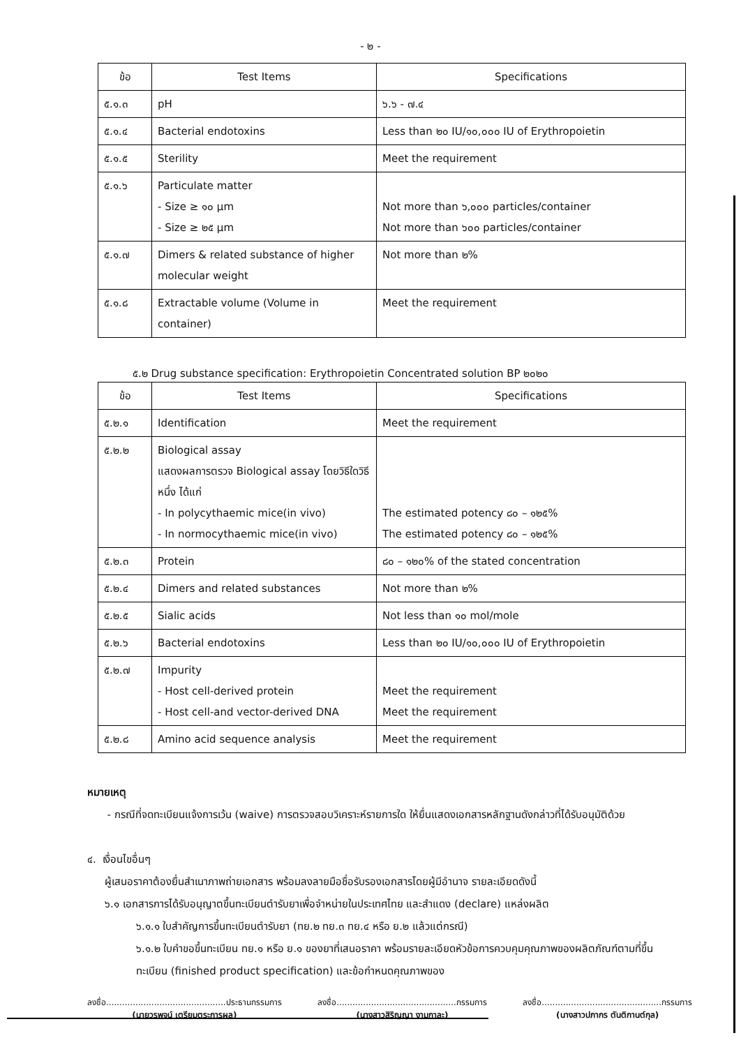- ๒ -
| ข้อ | Test Items | Specifications |
| --- | --- | --- |
| ๕.๑.๓ | pH | ๖.๖ - ๗.๔ |
| ๕.๑.๔ | Bacterial endotoxins | Less than ๒๐ IU/๑๐,๐๐๐ IU of Erythropoietin |
| ๕.๑.๕ | Sterility | Meet the requirement |
| ๕.๑.๖ | Particulate matter - Size ≥ ๑๐ µm - Size ≥ ๒๕ µm | Not more than ๖,๐๐๐ particles/container Not more than ๖๐๐ particles/container |
| ๕.๑.๗ | Dimers & related substance of higher molecular weight | Not more than ๒% |
| ๕.๑.๘ | Extractable volume (Volume in container) | Meet the requirement |
๕.๒ Drug substance specification: Erythropoietin Concentrated solution BP ๒๐๒๐
| ข้อ | Test Items | Specifications |
| --- | --- | --- |
| ๕.๒.๑ | Identification | Meet the requirement |
| ๕.๒.๒ | Biological assay แสดงผลการตรวจ Biological assay โดยวิธีใดวิธีหนึ่ง ได้แก่ - In polycythaemic mice(in vivo) - In normocythaemic mice(in vivo) | The estimated potency ๘๐ – ๑๒๕% The estimated potency ๘๐ – ๑๒๕% |
| ๕.๒.๓ | Protein | ๘๐ – ๑๒๐% of the stated concentration |
| ๕.๒.๔ | Dimers and related substances | Not more than ๒% |
| ๕.๒.๕ | Sialic acids | Not less than ๑๐ mol/mole |
| ๕.๒.๖ | Bacterial endotoxins | Less than ๒๐ IU/๑๐,๐๐๐ IU of Erythropoietin |
| ๕.๒.๗ | Impurity - Host cell-derived protein - Host cell-and vector-derived DNA | Meet the requirement Meet the requirement |
| ๕.๒.๘ | Amino acid sequence analysis | Meet the requirement |
หมายเหตุ
- กรณีที่จดทะเบียนแจ้งการเว้น (waive) การตรวจสอบวิเคราะห์รายการใด ให้ยื่นแสดงเอกสารหลักฐานดังกล่าวที่ได้รับอนุมัติด้วย
๔. เงื่อนไขอื่นๆ
ผู้เสนอราคาต้องยื่นสำเนาภาพถ่ายเอกสาร พร้อมลงลายมือชื่อรับรองเอกสารโดยผู้มีอำนาจ รายละเอียดดังนี้
๖.๑ เอกสารการได้รับอนุญาตขึ้นทะเบียนตำรับยาเพื่อจำหน่ายในประเทศไทย และสำแดง (declare) แหล่งผลิต
๖.๑.๑ ใบสำคัญการขึ้นทะเบียนตำรับยา (ทย.๒ ทย.๓ ทย.๔ หรือ ย.๒ แล้วแต่กรณี)
๖.๑.๒ ใบคำขอขึ้นทะเบียน ทย.๑ หรือ ย.๑ ของยาที่เสนอราคา พร้อมรายละเอียดหัวข้อการควบคุมคุณภาพของผลิตภัณฑ์ตามที่ขึ้นทะเบียน (finished product specification) และข้อกำหนดคุณภาพของ
ลงชื่อ.............................................ประธานกรรมการ
(นายวรพจน์ เตรียมตระการผล)
ลงชื่อ.............................................กรรมการ
(นางสาวสิริญญา งามกาละ)
ลงชื่อ.............................................กรรมการ
(นางสาวปภากร ตันติกานต์กุล)